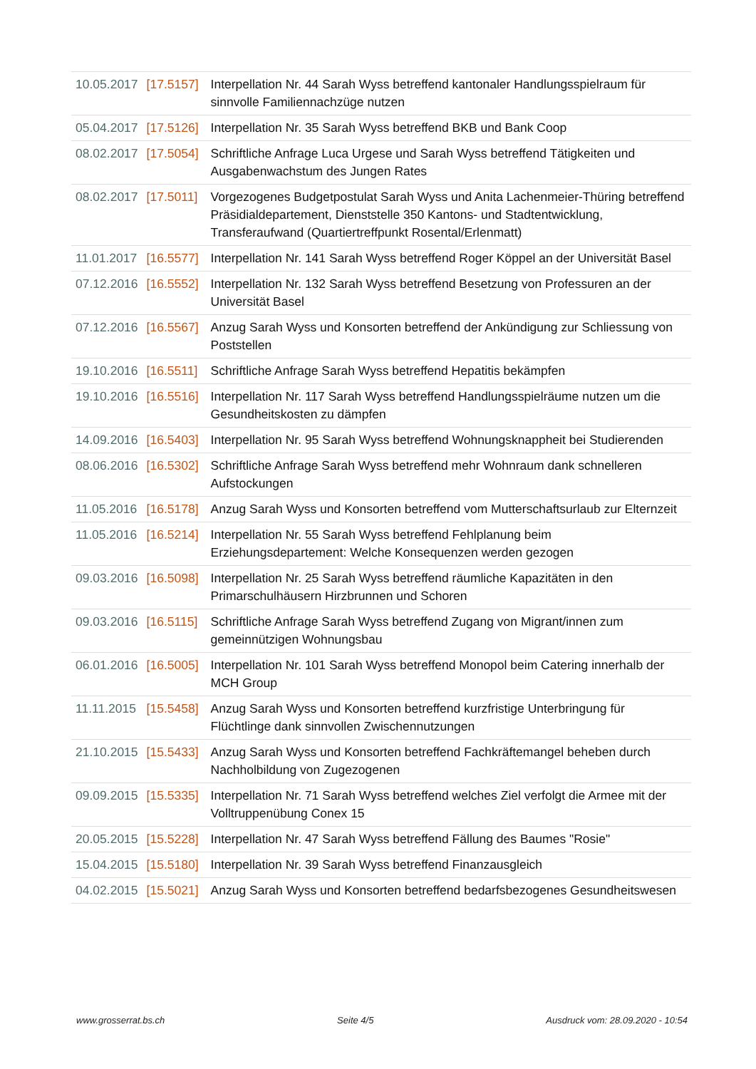| 10.05.2017 | [17.5157] | Interpellation Nr. 44 Sarah Wyss betreffend kantonaler Handlungsspielraum für sinnvolle Familiennachzüge nutzen |
| 05.04.2017 | [17.5126] | Interpellation Nr. 35 Sarah Wyss betreffend BKB und Bank Coop |
| 08.02.2017 | [17.5054] | Schriftliche Anfrage Luca Urgese und Sarah Wyss betreffend Tätigkeiten und Ausgabenwachstum des Jungen Rates |
| 08.02.2017 | [17.5011] | Vorgezogenes Budgetpostulat Sarah Wyss und Anita Lachenmeier-Thüring betreffend Präsidialdepartement, Dienststelle 350 Kantons- und Stadtentwicklung, Transferaufwand (Quartiertreffpunkt Rosental/Erlenmatt) |
| 11.01.2017 | [16.5577] | Interpellation Nr. 141 Sarah Wyss betreffend Roger Köppel an der Universität Basel |
| 07.12.2016 | [16.5552] | Interpellation Nr. 132 Sarah Wyss betreffend Besetzung von Professuren an der Universität Basel |
| 07.12.2016 | [16.5567] | Anzug Sarah Wyss und Konsorten betreffend der Ankündigung zur Schliessung von Poststellen |
| 19.10.2016 | [16.5511] | Schriftliche Anfrage Sarah Wyss betreffend Hepatitis bekämpfen |
| 19.10.2016 | [16.5516] | Interpellation Nr. 117 Sarah Wyss betreffend Handlungsspielräume nutzen um die Gesundheitskosten zu dämpfen |
| 14.09.2016 | [16.5403] | Interpellation Nr. 95 Sarah Wyss betreffend Wohnungsknappheit bei Studierenden |
| 08.06.2016 | [16.5302] | Schriftliche Anfrage Sarah Wyss betreffend mehr Wohnraum dank schnelleren Aufstockungen |
| 11.05.2016 | [16.5178] | Anzug Sarah Wyss und Konsorten betreffend vom Mutterschaftsurlaub zur Elternzeit |
| 11.05.2016 | [16.5214] | Interpellation Nr. 55 Sarah Wyss betreffend Fehlplanung beim Erziehungsdepartement: Welche Konsequenzen werden gezogen |
| 09.03.2016 | [16.5098] | Interpellation Nr. 25 Sarah Wyss betreffend räumliche Kapazitäten in den Primarschulhäusern Hirzbrunnen und Schoren |
| 09.03.2016 | [16.5115] | Schriftliche Anfrage Sarah Wyss betreffend Zugang von Migrant/innen zum gemeinnützigen Wohnungsbau |
| 06.01.2016 | [16.5005] | Interpellation Nr. 101 Sarah Wyss betreffend Monopol beim Catering innerhalb der MCH Group |
| 11.11.2015 | [15.5458] | Anzug Sarah Wyss und Konsorten betreffend kurzfristige Unterbringung für Flüchtlinge dank sinnvollen Zwischennutzungen |
| 21.10.2015 | [15.5433] | Anzug Sarah Wyss und Konsorten betreffend Fachkräftemangel beheben durch Nachholbildung von Zugezogenen |
| 09.09.2015 | [15.5335] | Interpellation Nr. 71 Sarah Wyss betreffend welches Ziel verfolgt die Armee mit der Volltruppenübung Conex 15 |
| 20.05.2015 | [15.5228] | Interpellation Nr. 47 Sarah Wyss betreffend Fällung des Baumes "Rosie" |
| 15.04.2015 | [15.5180] | Interpellation Nr. 39 Sarah Wyss betreffend Finanzausgleich |
| 04.02.2015 | [15.5021] | Anzug Sarah Wyss und Konsorten betreffend bedarfsbezogenes Gesundheitswesen |
www.grosserrat.bs.ch Seite 4/5 Ausdruck vom: 28.09.2020 - 10:54